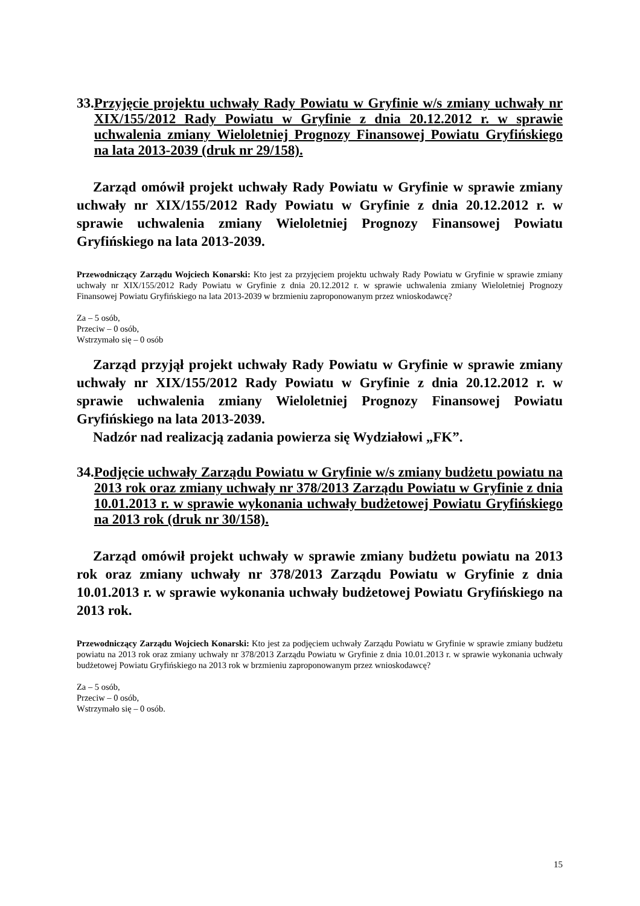33. Przyjęcie projektu uchwały Rady Powiatu w Gryfinie w/s zmiany uchwały nr XIX/155/2012 Rady Powiatu w Gryfinie z dnia 20.12.2012 r. w sprawie uchwalenia zmiany Wieloletniej Prognozy Finansowej Powiatu Gryfińskiego na lata 2013-2039 (druk nr 29/158).
Zarząd omówił projekt uchwały Rady Powiatu w Gryfinie w sprawie zmiany uchwały nr XIX/155/2012 Rady Powiatu w Gryfinie z dnia 20.12.2012 r. w sprawie uchwalenia zmiany Wieloletniej Prognozy Finansowej Powiatu Gryfińskiego na lata 2013-2039.
Przewodniczący Zarządu Wojciech Konarski: Kto jest za przyjęciem projektu uchwały Rady Powiatu w Gryfinie w sprawie zmiany uchwały nr XIX/155/2012 Rady Powiatu w Gryfinie z dnia 20.12.2012 r. w sprawie uchwalenia zmiany Wieloletniej Prognozy Finansowej Powiatu Gryfińskiego na lata 2013-2039 w brzmieniu zaproponowanym przez wnioskodawcę?
Za – 5 osób,
Przeciw – 0 osób,
Wstrzymało się – 0 osób
Zarząd przyjął projekt uchwały Rady Powiatu w Gryfinie w sprawie zmiany uchwały nr XIX/155/2012 Rady Powiatu w Gryfinie z dnia 20.12.2012 r. w sprawie uchwalenia zmiany Wieloletniej Prognozy Finansowej Powiatu Gryfińskiego na lata 2013-2039.
Nadzór nad realizacją zadania powierza się Wydziałowi „FK”.
34. Podjęcie uchwały Zarządu Powiatu w Gryfinie w/s zmiany budżetu powiatu na 2013 rok oraz zmiany uchwały nr 378/2013 Zarządu Powiatu w Gryfinie z dnia 10.01.2013 r. w sprawie wykonania uchwały budżetowej Powiatu Gryfińskiego na 2013 rok (druk nr 30/158).
Zarząd omówił projekt uchwały w sprawie zmiany budżetu powiatu na 2013 rok oraz zmiany uchwały nr 378/2013 Zarządu Powiatu w Gryfinie z dnia 10.01.2013 r. w sprawie wykonania uchwały budżetowej Powiatu Gryfińskiego na 2013 rok.
Przewodniczący Zarządu Wojciech Konarski: Kto jest za podjęciem uchwały Zarządu Powiatu w Gryfinie w sprawie zmiany budżetu powiatu na 2013 rok oraz zmiany uchwały nr 378/2013 Zarządu Powiatu w Gryfinie z dnia 10.01.2013 r. w sprawie wykonania uchwały budżetowej Powiatu Gryfińskiego na 2013 rok w brzmieniu zaproponowanym przez wnioskodawcę?
Za – 5 osób,
Przeciw – 0 osób,
Wstrzymało się – 0 osób.
15